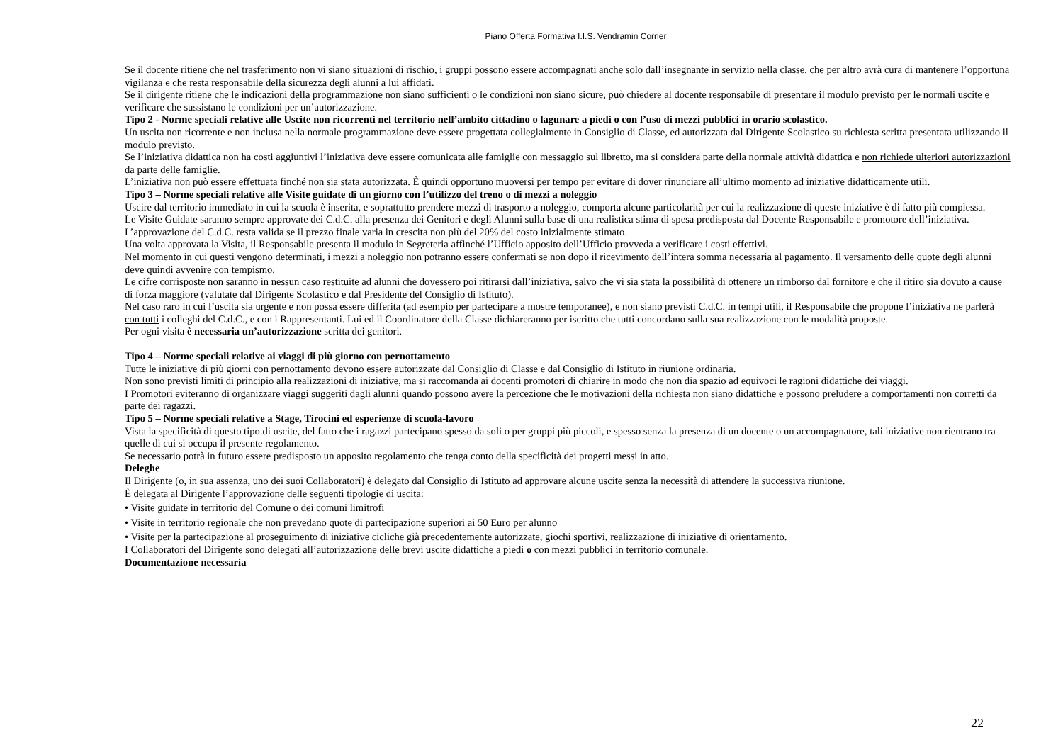Piano Offerta Formativa I.I.S. Vendramin Corner
Se il docente ritiene che nel trasferimento non vi siano situazioni di rischio, i gruppi possono essere accompagnati anche solo dall’insegnante in servizio nella classe, che per altro avrà cura di mantenere l’opportuna vigilanza e che resta responsabile della sicurezza degli alunni a lui affidati.
Se il dirigente ritiene che le indicazioni della programmazione non siano sufficienti o le condizioni non siano sicure, può chiedere al docente responsabile di presentare il modulo previsto per le normali uscite e verificare che sussistano le condizioni per un’autorizzazione.
Tipo 2 - Norme speciali relative alle Uscite non ricorrenti nel territorio nell’ambito cittadino o lagunare a piedi o con l’uso di mezzi pubblici in orario scolastico.
Un uscita non ricorrente e non inclusa nella normale programmazione deve essere progettata collegialmente in Consiglio di Classe, ed autorizzata dal Dirigente Scolastico su richiesta scritta presentata utilizzando il modulo previsto.
Se l’iniziativa didattica non ha costi aggiuntivi l’iniziativa deve essere comunicata alle famiglie con messaggio sul libretto, ma si considera parte della normale attività didattica e non richiede ulteriori autorizzazioni da parte delle famiglie.
L’iniziativa non può essere effettuata finché non sia stata autorizzata. È quindi opportuno muoversi per tempo per evitare di dover rinunciare all’ultimo momento ad iniziative didatticamente utili.
Tipo 3 – Norme speciali relative alle Visite guidate di un giorno con l’utilizzo del treno o di mezzi a noleggio
Uscire dal territorio immediato in cui la scuola è inserita, e soprattutto prendere mezzi di trasporto a noleggio, comporta alcune particolarità per cui la realizzazione di queste iniziative è di fatto più complessa.
Le Visite Guidate saranno sempre approvate dei C.d.C. alla presenza dei Genitori e degli Alunni sulla base di una realistica stima di spesa predisposta dal Docente Responsabile e promotore dell’iniziativa. L’approvazione del C.d.C. resta valida se il prezzo finale varia in crescita non più del 20% del costo inizialmente stimato.
Una volta approvata la Visita, il Responsabile presenta il modulo in Segreteria affinché l’Ufficio apposito dell’Ufficio provveda a verificare i costi effettivi.
Nel momento in cui questi vengono determinati, i mezzi a noleggio non potranno essere confermati se non dopo il ricevimento dell’intera somma necessaria al pagamento. Il versamento delle quote degli alunni deve quindi avvenire con tempismo.
Le cifre corrisposte non saranno in nessun caso restituite ad alunni che dovessero poi ritirarsi dall’iniziativa, salvo che vi sia stata la possibilità di ottenere un rimborso dal fornitore e che il ritiro sia dovuto a cause di forza maggiore (valutate dal Dirigente Scolastico e dal Presidente del Consiglio di Istituto).
Nel caso raro in cui l’uscita sia urgente e non possa essere differita (ad esempio per partecipare a mostre temporanee), e non siano previsti C.d.C. in tempi utili, il Responsabile che propone l’iniziativa ne parlerà con tutti i colleghi del C.d.C., e con i Rappresentanti. Lui ed il Coordinatore della Classe dichiareranno per iscritto che tutti concordano sulla sua realizzazione con le modalità proposte.
Per ogni visita è necessaria un’autorizzazione scritta dei genitori.
Tipo 4 – Norme speciali relative ai viaggi di più giorno con pernottamento
Tutte le iniziative di più giorni con pernottamento devono essere autorizzate dal Consiglio di Classe e dal Consiglio di Istituto in riunione ordinaria.
Non sono previsti limiti di principio alla realizzazioni di iniziative, ma si raccomanda ai docenti promotori di chiarire in modo che non dia spazio ad equivoci le ragioni didattiche dei viaggi.
I Promotori eviteranno di organizzare viaggi suggeriti dagli alunni quando possono avere la percezione che le motivazioni della richiesta non siano didattiche e possono preludere a comportamenti non corretti da parte dei ragazzi.
Tipo 5 – Norme speciali relative a Stage, Tirocini ed esperienze di scuola-lavoro
Vista la specificità di questo tipo di uscite, del fatto che i ragazzi partecipano spesso da soli o per gruppi più piccoli, e spesso senza la presenza di un docente o un accompagnatore, tali iniziative non rientrano tra quelle di cui si occupa il presente regolamento.
Se necessario potrà in futuro essere predisposto un apposito regolamento che tenga conto della specificità dei progetti messi in atto.
Deleghe
Il Dirigente (o, in sua assenza, uno dei suoi Collaboratori) è delegato dal Consiglio di Istituto ad approvare alcune uscite senza la necessità di attendere la successiva riunione.
È delegata al Dirigente l’approvazione delle seguenti tipologie di uscita:
• Visite guidate in territorio del Comune o dei comuni limitrofi
• Visite in territorio regionale che non prevedano quote di partecipazione superiori ai 50 Euro per alunno
• Visite per la partecipazione al proseguimento di iniziative cicliche già precedentemente autorizzate, giochi sportivi, realizzazione di iniziative di orientamento.
I Collaboratori del Dirigente sono delegati all’autorizzazione delle brevi uscite didattiche a piedi o con mezzi pubblici in territorio comunale.
Documentazione necessaria
22